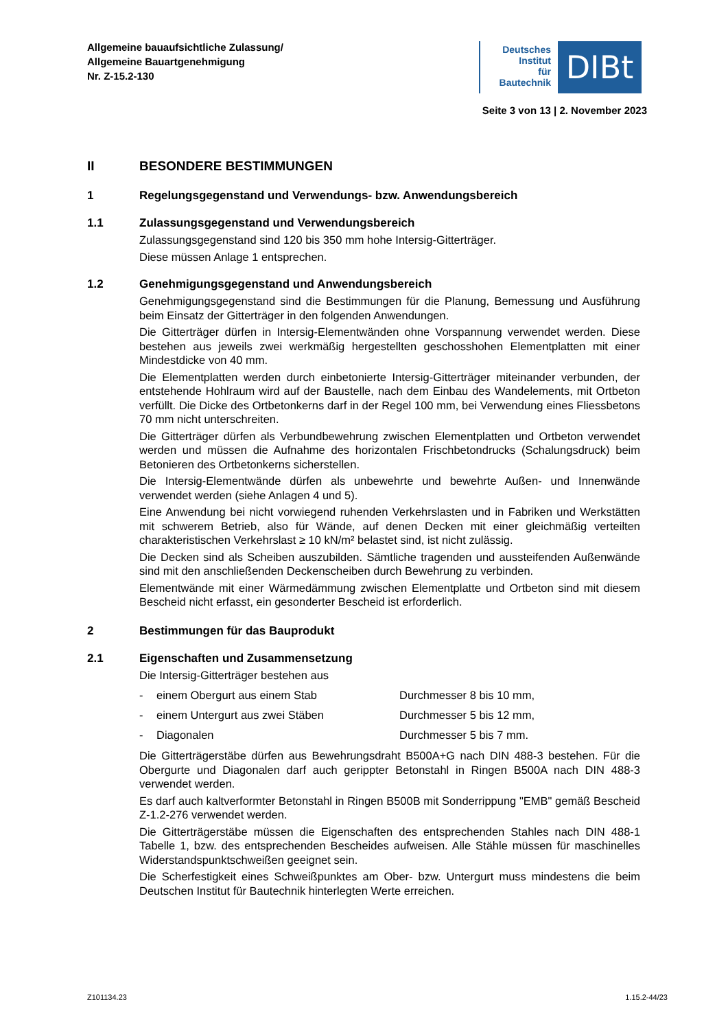Allgemeine bauaufsichtliche Zulassung/
Allgemeine Bauartgenehmigung
Nr. Z-15.2-130
Deutsches
Institut
für
Bautechnik
DIBt
Seite 3 von 13 | 2. November 2023
II BESONDERE BESTIMMUNGEN
1 Regelungsgegenstand und Verwendungs- bzw. Anwendungsbereich
1.1 Zulassungsgegenstand und Verwendungsbereich
Zulassungsgegenstand sind 120 bis 350 mm hohe Intersig-Gitterträger.
Diese müssen Anlage 1 entsprechen.
1.2 Genehmigungsgegenstand und Anwendungsbereich
Genehmigungsgegenstand sind die Bestimmungen für die Planung, Bemessung und Ausführung beim Einsatz der Gitterträger in den folgenden Anwendungen.
Die Gitterträger dürfen in Intersig-Elementwänden ohne Vorspannung verwendet werden. Diese bestehen aus jeweils zwei werkmäßig hergestellten geschosshohen Elementplatten mit einer Mindestdicke von 40 mm.
Die Elementplatten werden durch einbetonierte Intersig-Gitterträger miteinander verbunden, der entstehende Hohlraum wird auf der Baustelle, nach dem Einbau des Wandelements, mit Ortbeton verfüllt. Die Dicke des Ortbetonkerns darf in der Regel 100 mm, bei Verwendung eines Fliessbetons 70 mm nicht unterschreiten.
Die Gitterträger dürfen als Verbundbewehrung zwischen Elementplatten und Ortbeton verwendet werden und müssen die Aufnahme des horizontalen Frischbetondrucks (Schalungsdruck) beim Betonieren des Ortbetonkerns sicherstellen.
Die Intersig-Elementwände dürfen als unbewehrte und bewehrte Außen- und Innenwände verwendet werden (siehe Anlagen 4 und 5).
Eine Anwendung bei nicht vorwiegend ruhenden Verkehrslasten und in Fabriken und Werkstätten mit schwerem Betrieb, also für Wände, auf denen Decken mit einer gleichmäßig verteilten charakteristischen Verkehrslast ≥ 10 kN/m² belastet sind, ist nicht zulässig.
Die Decken sind als Scheiben auszubilden. Sämtliche tragenden und aussteifenden Außenwände sind mit den anschließenden Deckenscheiben durch Bewehrung zu verbinden.
Elementwände mit einer Wärmedämmung zwischen Elementplatte und Ortbeton sind mit diesem Bescheid nicht erfasst, ein gesonderter Bescheid ist erforderlich.
2 Bestimmungen für das Bauprodukt
2.1 Eigenschaften und Zusammensetzung
Die Intersig-Gitterträger bestehen aus
- einem Obergurt aus einem Stab Durchmesser 8 bis 10 mm,
- einem Untergurt aus zwei Stäben Durchmesser 5 bis 12 mm,
- Diagonalen Durchmesser 5 bis 7 mm.
Die Gitterträgerstäbe dürfen aus Bewehrungsdraht B500A+G nach DIN 488-3 bestehen. Für die Obergurte und Diagonalen darf auch gerippter Betonstahl in Ringen B500A nach DIN 488-3 verwendet werden.
Es darf auch kaltverformter Betonstahl in Ringen B500B mit Sonderrippung "EMB" gemäß Bescheid Z-1.2-276 verwendet werden.
Die Gitterträgerstäbe müssen die Eigenschaften des entsprechenden Stahles nach DIN 488-1 Tabelle 1, bzw. des entsprechenden Bescheides aufweisen. Alle Stähle müssen für maschinelles Widerstandspunktschweißen geeignet sein.
Die Scherfestigkeit eines Schweißpunktes am Ober- bzw. Untergurt muss mindestens die beim Deutschen Institut für Bautechnik hinterlegten Werte erreichen.
Z101134.23 1.15.2-44/23